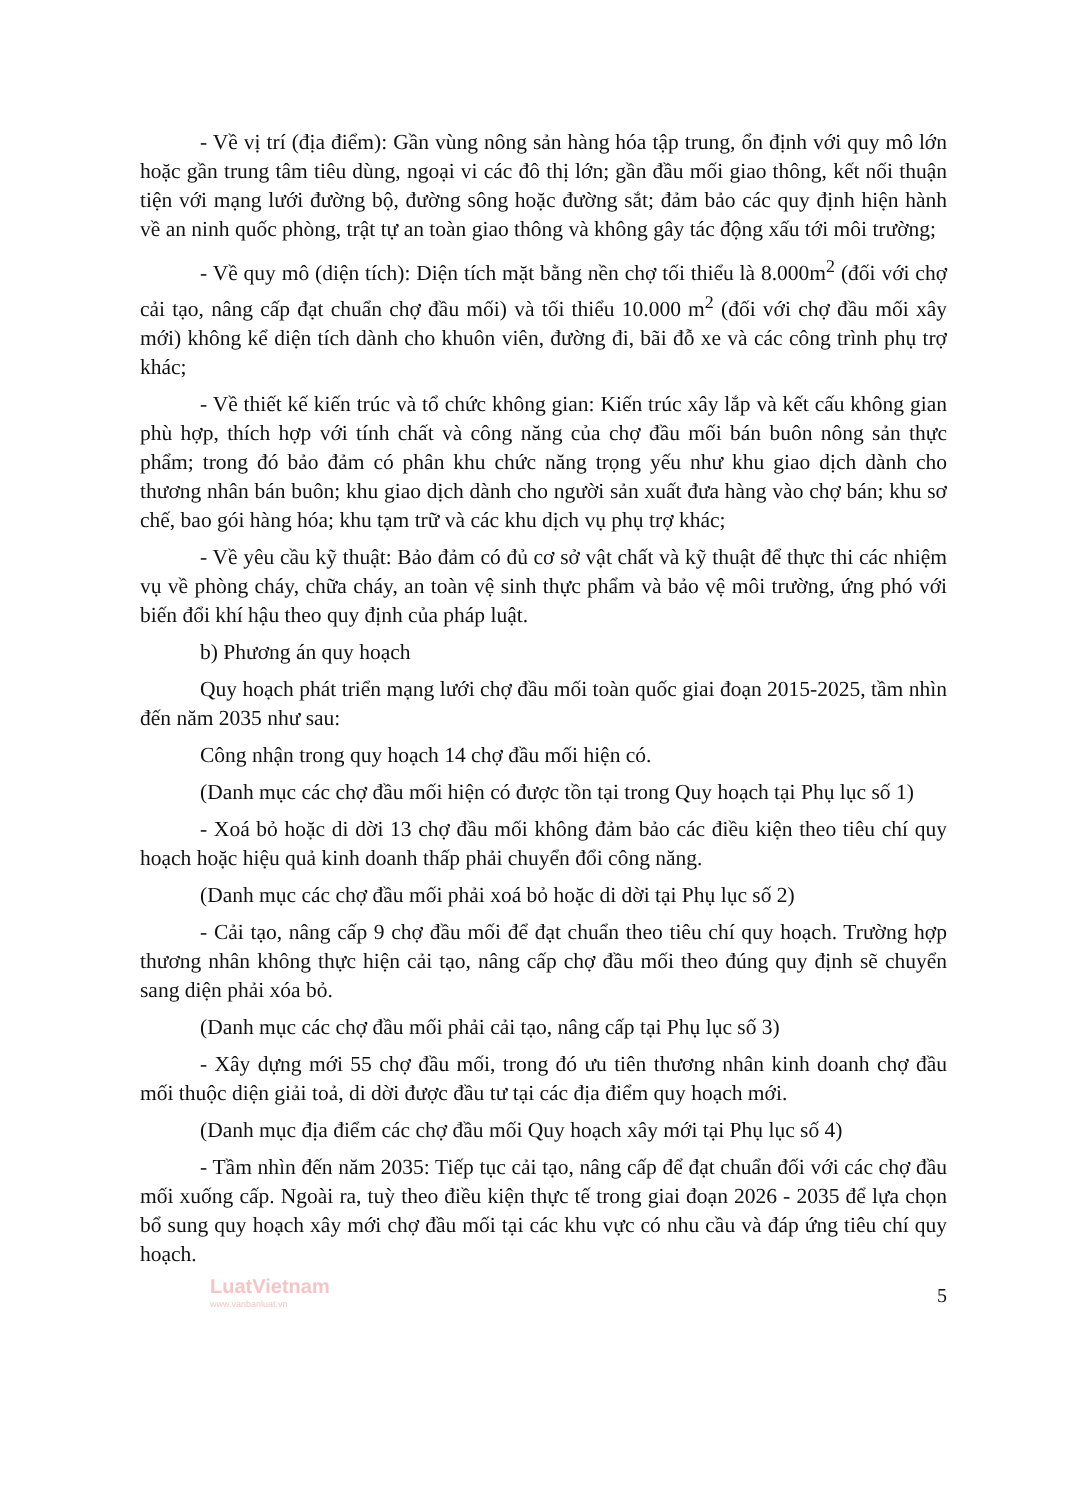- Về vị trí (địa điểm): Gần vùng nông sản hàng hóa tập trung, ổn định với quy mô lớn hoặc gần trung tâm tiêu dùng, ngoại vi các đô thị lớn; gần đầu mối giao thông, kết nối thuận tiện với mạng lưới đường bộ, đường sông hoặc đường sắt; đảm bảo các quy định hiện hành về an ninh quốc phòng, trật tự an toàn giao thông và không gây tác động xấu tới môi trường;
- Về quy mô (diện tích): Diện tích mặt bằng nền chợ tối thiểu là 8.000m<sup>2</sup> (đối với chợ cải tạo, nâng cấp đạt chuẩn chợ đầu mối) và tối thiểu 10.000 m<sup>2</sup> (đối với chợ đầu mối xây mới) không kể diện tích dành cho khuôn viên, đường đi, bãi đỗ xe và các công trình phụ trợ khác;
- Về thiết kế kiến trúc và tổ chức không gian: Kiến trúc xây lắp và kết cấu không gian phù hợp, thích hợp với tính chất và công năng của chợ đầu mối bán buôn nông sản thực phẩm; trong đó bảo đảm có phân khu chức năng trọng yếu như khu giao dịch dành cho thương nhân bán buôn; khu giao dịch dành cho người sản xuất đưa hàng vào chợ bán; khu sơ chế, bao gói hàng hóa; khu tạm trữ và các khu dịch vụ phụ trợ khác;
- Về yêu cầu kỹ thuật: Bảo đảm có đủ cơ sở vật chất và kỹ thuật để thực thi các nhiệm vụ về phòng cháy, chữa cháy, an toàn vệ sinh thực phẩm và bảo vệ môi trường, ứng phó với biến đổi khí hậu theo quy định của pháp luật.
b) Phương án quy hoạch
Quy hoạch phát triển mạng lưới chợ đầu mối toàn quốc giai đoạn 2015-2025, tầm nhìn đến năm 2035 như sau:
Công nhận trong quy hoạch 14 chợ đầu mối hiện có.
(Danh mục các chợ đầu mối hiện có được tồn tại trong Quy hoạch tại Phụ lục số 1)
- Xoá bỏ hoặc di dời 13 chợ đầu mối không đảm bảo các điều kiện theo tiêu chí quy hoạch hoặc hiệu quả kinh doanh thấp phải chuyển đổi công năng.
(Danh mục các chợ đầu mối phải xoá bỏ hoặc di dời tại Phụ lục số 2)
- Cải tạo, nâng cấp 9 chợ đầu mối để đạt chuẩn theo tiêu chí quy hoạch. Trường hợp thương nhân không thực hiện cải tạo, nâng cấp chợ đầu mối theo đúng quy định sẽ chuyển sang diện phải xóa bỏ.
(Danh mục các chợ đầu mối phải cải tạo, nâng cấp tại Phụ lục số 3)
- Xây dựng mới 55 chợ đầu mối, trong đó ưu tiên thương nhân kinh doanh chợ đầu mối thuộc diện giải toả, di dời được đầu tư tại các địa điểm quy hoạch mới.
(Danh mục địa điểm các chợ đầu mối Quy hoạch xây mới tại Phụ lục số 4)
- Tầm nhìn đến năm 2035: Tiếp tục cải tạo, nâng cấp để đạt chuẩn đối với các chợ đầu mối xuống cấp. Ngoài ra, tuỳ theo điều kiện thực tế trong giai đoạn 2026 - 2035 để lựa chọn bổ sung quy hoạch xây mới chợ đầu mối tại các khu vực có nhu cầu và đáp ứng tiêu chí quy hoạch.
LuatVietnam
www.vanbanluat.vn
5